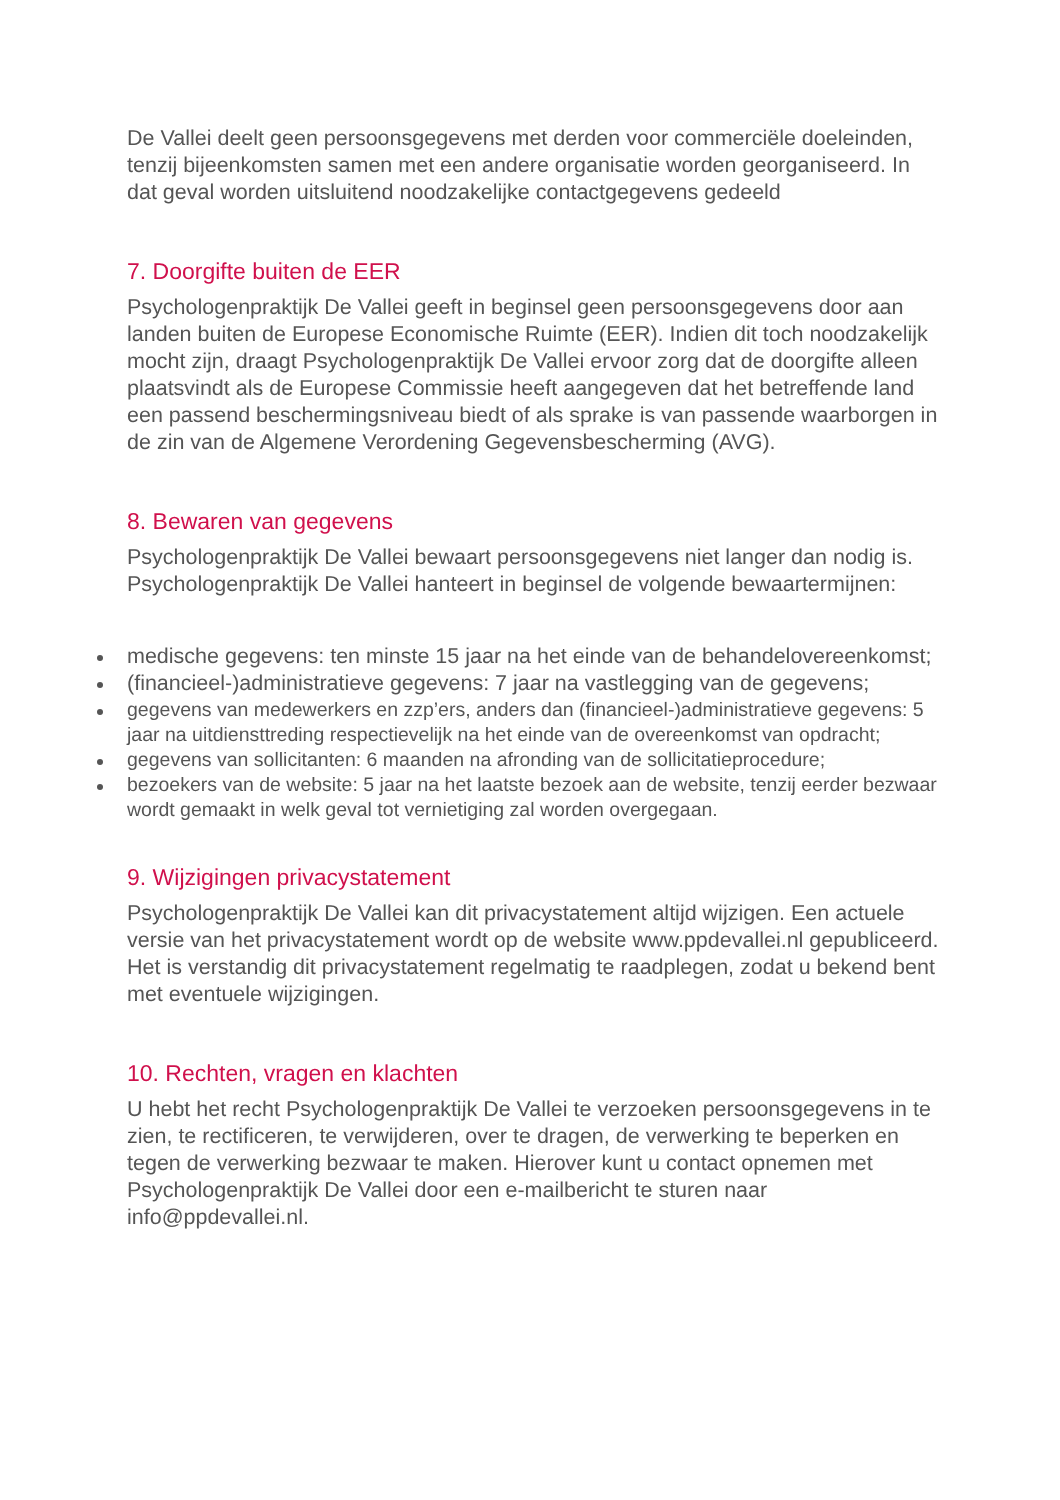De Vallei deelt geen persoonsgegevens met derden voor commerciële doeleinden, tenzij bijeenkomsten samen met een andere organisatie worden georganiseerd. In dat geval worden uitsluitend noodzakelijke contactgegevens gedeeld
7. Doorgifte buiten de EER
Psychologenpraktijk De Vallei geeft in beginsel geen persoonsgegevens door aan landen buiten de Europese Economische Ruimte (EER). Indien dit toch noodzakelijk mocht zijn, draagt Psychologenpraktijk De Vallei ervoor zorg dat de doorgifte alleen plaatsvindt als de Europese Commissie heeft aangegeven dat het betreffende land een passend beschermingsniveau biedt of als sprake is van passende waarborgen in de zin van de Algemene Verordening Gegevensbescherming (AVG).
8. Bewaren van gegevens
Psychologenpraktijk De Vallei bewaart persoonsgegevens niet langer dan nodig is. Psychologenpraktijk De Vallei hanteert in beginsel de volgende bewaartermijnen:
medische gegevens: ten minste 15 jaar na het einde van de behandelovereenkomst;
(financieel-)administratieve gegevens: 7 jaar na vastlegging van de gegevens;
gegevens van medewerkers en zzp’ers, anders dan (financieel-)administratieve gegevens: 5 jaar na uitdiensttreding respectievelijk na het einde van de overeenkomst van opdracht;
gegevens van sollicitanten: 6 maanden na afronding van de sollicitatieprocedure;
bezoekers van de website: 5 jaar na het laatste bezoek aan de website, tenzij eerder bezwaar wordt gemaakt in welk geval tot vernietiging zal worden overgegaan.
9. Wijzigingen privacystatement
Psychologenpraktijk De Vallei kan dit privacystatement altijd wijzigen. Een actuele versie van het privacystatement wordt op de website www.ppdevallei.nl gepubliceerd. Het is verstandig dit privacystatement regelmatig te raadplegen, zodat u bekend bent met eventuele wijzigingen.
10. Rechten, vragen en klachten
U hebt het recht Psychologenpraktijk De Vallei te verzoeken persoonsgegevens in te zien, te rectificeren, te verwijderen, over te dragen, de verwerking te beperken en tegen de verwerking bezwaar te maken. Hierover kunt u contact opnemen met Psychologenpraktijk De Vallei door een e-mailbericht te sturen naar info@ppdevallei.nl.